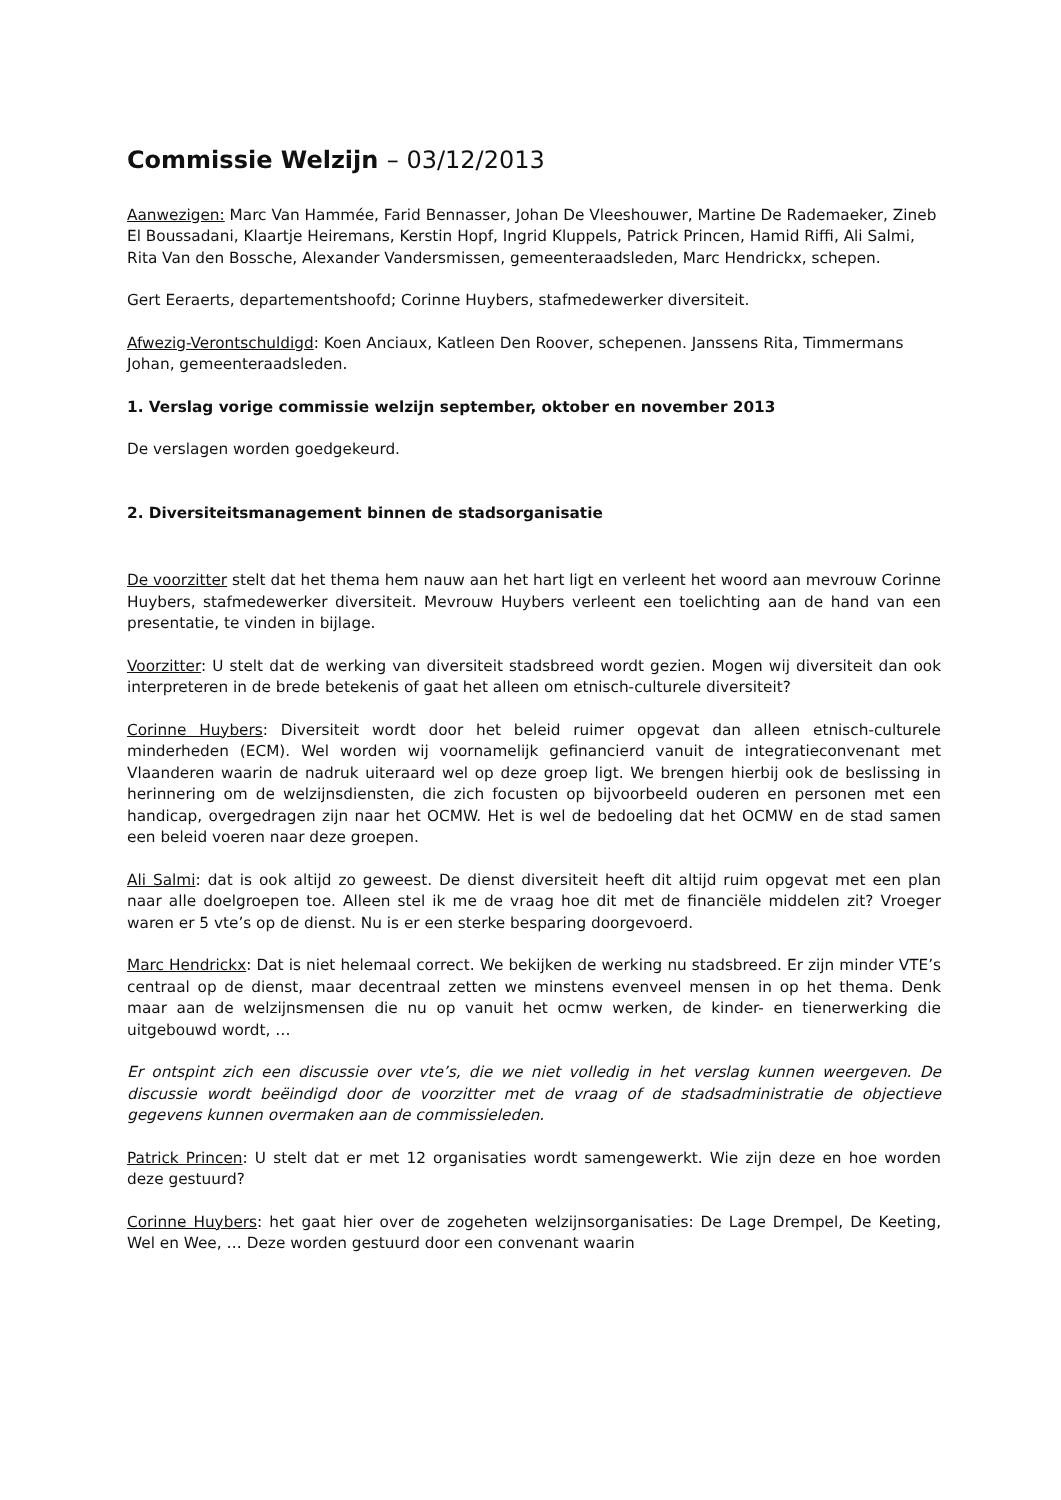Commissie Welzijn – 03/12/2013
Aanwezigen: Marc Van Hammée, Farid Bennasser, Johan De Vleeshouwer, Martine De Rademaeker, Zineb El Boussadani, Klaartje Heiremans, Kerstin Hopf, Ingrid Kluppels, Patrick Princen, Hamid Riffi, Ali Salmi, Rita Van den Bossche, Alexander Vandersmissen, gemeenteraadsleden, Marc Hendrickx, schepen.
Gert Eeraerts, departementshoofd; Corinne Huybers, stafmedewerker diversiteit.
Afwezig-Verontschuldigd: Koen Anciaux, Katleen Den Roover, schepenen. Janssens Rita, Timmermans Johan, gemeenteraadsleden.
1. Verslag vorige commissie welzijn september, oktober en november 2013
De verslagen worden goedgekeurd.
2. Diversiteitsmanagement binnen de stadsorganisatie
De voorzitter stelt dat het thema hem nauw aan het hart ligt en verleent het woord aan mevrouw Corinne Huybers, stafmedewerker diversiteit. Mevrouw Huybers verleent een toelichting aan de hand van een presentatie, te vinden in bijlage.
Voorzitter: U stelt dat de werking van diversiteit stadsbreed wordt gezien. Mogen wij diversiteit dan ook interpreteren in de brede betekenis of gaat het alleen om etnisch-culturele diversiteit?
Corinne Huybers: Diversiteit wordt door het beleid ruimer opgevat dan alleen etnisch-culturele minderheden (ECM). Wel worden wij voornamelijk gefinancierd vanuit de integratieconvenant met Vlaanderen waarin de nadruk uiteraard wel op deze groep ligt. We brengen hierbij ook de beslissing in herinnering om de welzijnsdiensten, die zich focusten op bijvoorbeeld ouderen en personen met een handicap, overgedragen zijn naar het OCMW. Het is wel de bedoeling dat het OCMW en de stad samen een beleid voeren naar deze groepen.
Ali Salmi: dat is ook altijd zo geweest. De dienst diversiteit heeft dit altijd ruim opgevat met een plan naar alle doelgroepen toe. Alleen stel ik me de vraag hoe dit met de financiële middelen zit? Vroeger waren er 5 vte’s op de dienst. Nu is er een sterke besparing doorgevoerd.
Marc Hendrickx: Dat is niet helemaal correct. We bekijken de werking nu stadsbreed. Er zijn minder VTE’s centraal op de dienst, maar decentraal zetten we minstens evenveel mensen in op het thema. Denk maar aan de welzijnsmensen die nu op vanuit het ocmw werken, de kinder- en tienerwerking die uitgebouwd wordt, …
Er ontspint zich een discussie over vte’s, die we niet volledig in het verslag kunnen weergeven. De discussie wordt beëindigd door de voorzitter met de vraag of de stadsadministratie de objectieve gegevens kunnen overmaken aan de commissieleden.
Patrick Princen: U stelt dat er met 12 organisaties wordt samengewerkt. Wie zijn deze en hoe worden deze gestuurd?
Corinne Huybers: het gaat hier over de zogeheten welzijnsorganisaties: De Lage Drempel, De Keeting, Wel en Wee, … Deze worden gestuurd door een convenant waarin